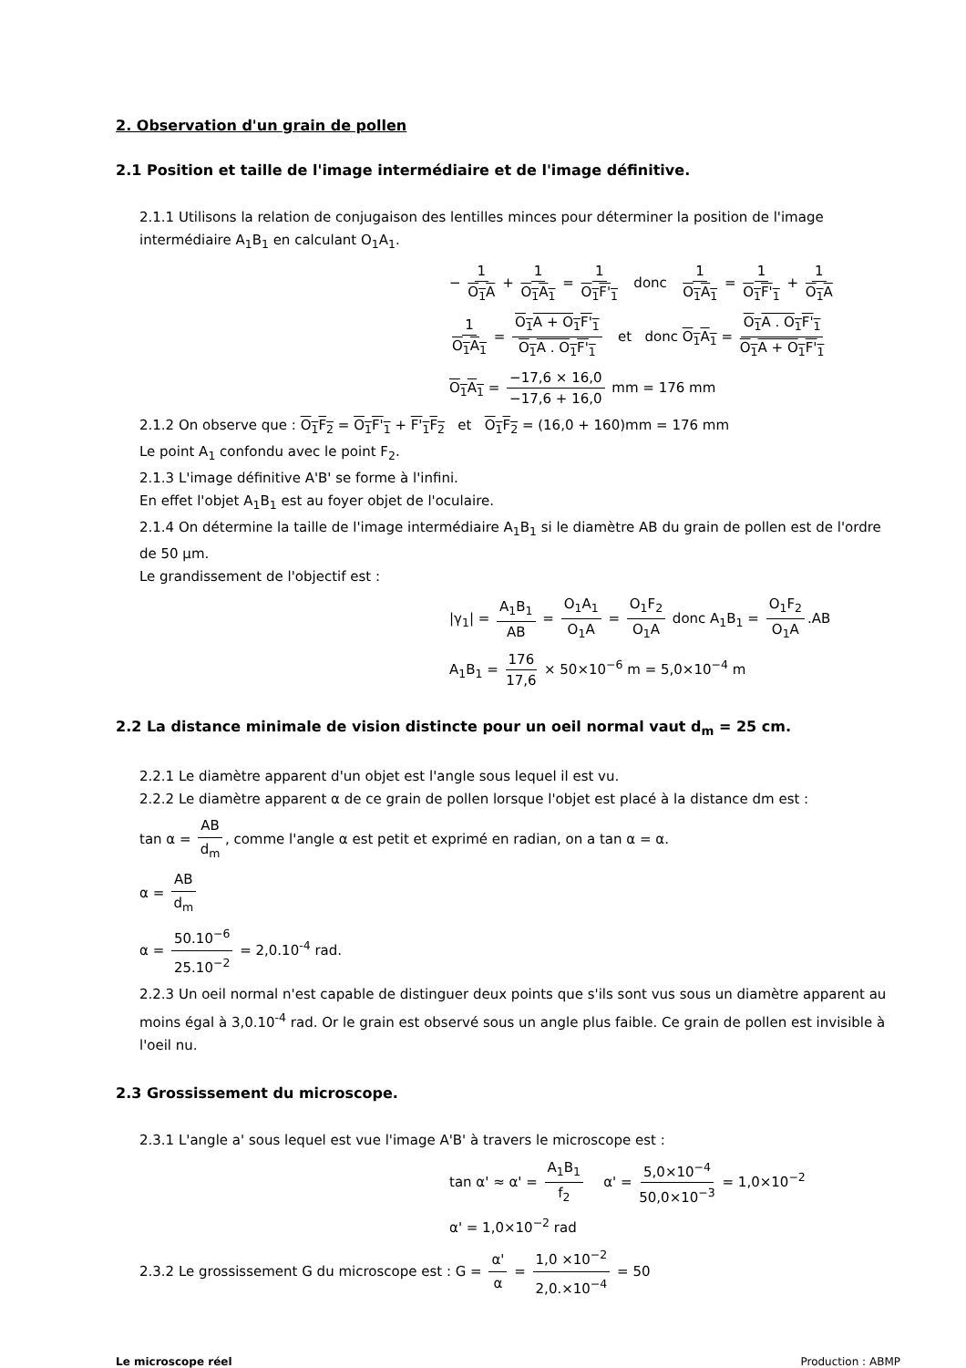2. Observation d'un grain de pollen
2.1 Position et taille de l'image intermédiaire et de l'image définitive.
2.1.1 Utilisons la relation de conjugaison des lentilles minces pour déterminer la position de l'image intermédiaire A<sub>1</sub>B<sub>1</sub> en calculant O<sub>1</sub>A<sub>1</sub>.
− 1 O<sub>1</sub>A + 1 O<sub>1</sub>A<sub>1</sub> = 1 O<sub>1</sub>F'<sub>1</sub> donc 1 O<sub>1</sub>A<sub>1</sub> = 1 O<sub>1</sub>F'<sub>1</sub> + 1 O<sub>1</sub>A
1 O<sub>1</sub>A<sub>1</sub> = O<sub>1</sub>A + O<sub>1</sub>F'<sub>1</sub> O<sub>1</sub>A . O<sub>1</sub>F'<sub>1</sub> et donc O<sub>1</sub>A<sub>1</sub> = O<sub>1</sub>A . O<sub>1</sub>F'<sub>1</sub> O<sub>1</sub>A + O<sub>1</sub>F'<sub>1</sub>
O<sub>1</sub>A<sub>1</sub> = −17,6 × 16,0 −17,6 + 16,0 mm = 176 mm
2.1.2 On observe que : O<sub>1</sub>F<sub>2</sub> = O<sub>1</sub>F'<sub>1</sub> + F'<sub>1</sub>F<sub>2</sub> et O<sub>1</sub>F<sub>2</sub> = (16,0 + 160)mm = 176 mm
Le point A<sub>1</sub> confondu avec le point F<sub>2</sub>.
2.1.3 L'image définitive A'B' se forme à l'infini.
En effet l'objet A<sub>1</sub>B<sub>1</sub> est au foyer objet de l'oculaire.
2.1.4 On détermine la taille de l'image intermédiaire A<sub>1</sub>B<sub>1</sub> si le diamètre AB du grain de pollen est de l'ordre de 50 µm.
Le grandissement de l'objectif est :
|γ<sub>1</sub>| = A<sub>1</sub>B<sub>1</sub> AB = O<sub>1</sub>A<sub>1</sub> O<sub>1</sub>A = O<sub>1</sub>F<sub>2</sub> O<sub>1</sub>A donc A<sub>1</sub>B<sub>1</sub> = O<sub>1</sub>F<sub>2</sub> O<sub>1</sub>A.AB
A<sub>1</sub>B<sub>1</sub> = 176 17,6 × 50×10<sup>−6</sup> m = 5,0×10<sup>−4</sup> m
2.2 La distance minimale de vision distincte pour un oeil normal vaut d<sub>m</sub> = 25 cm.
2.2.1 Le diamètre apparent d'un objet est l'angle sous lequel il est vu.
2.2.2 Le diamètre apparent α de ce grain de pollen lorsque l'objet est placé à la distance dm est :
tan α = AB d<sub>m</sub>, comme l'angle α est petit et exprimé en radian, on a tan α = α.
α = AB d<sub>m</sub>
α = 50.10<sup>−6</sup> 25.10<sup>−2</sup> = 2,0.10<sup>-4</sup> rad.
2.2.3 Un oeil normal n'est capable de distinguer deux points que s'ils sont vus sous un diamètre apparent au moins égal à 3,0.10<sup>-4</sup> rad. Or le grain est observé sous un angle plus faible. Ce grain de pollen est invisible à l'oeil nu.
2.3 Grossissement du microscope.
2.3.1 L'angle a' sous lequel est vue l'image A'B' à travers le microscope est :
tan α' ≈ α' = A<sub>1</sub>B<sub>1</sub> f<sub>2</sub> α' = 5,0×10<sup>−4</sup> 50,0×10<sup>−3</sup> = 1,0×10<sup>−2</sup>
α' = 1,0×10<sup>−2</sup> rad
2.3.2 Le grossissement G du microscope est : G = α' α = 1,0 ×10<sup>−2</sup> 2,0.×10<sup>−4</sup> = 50
Le microscope réel Production : ABMP